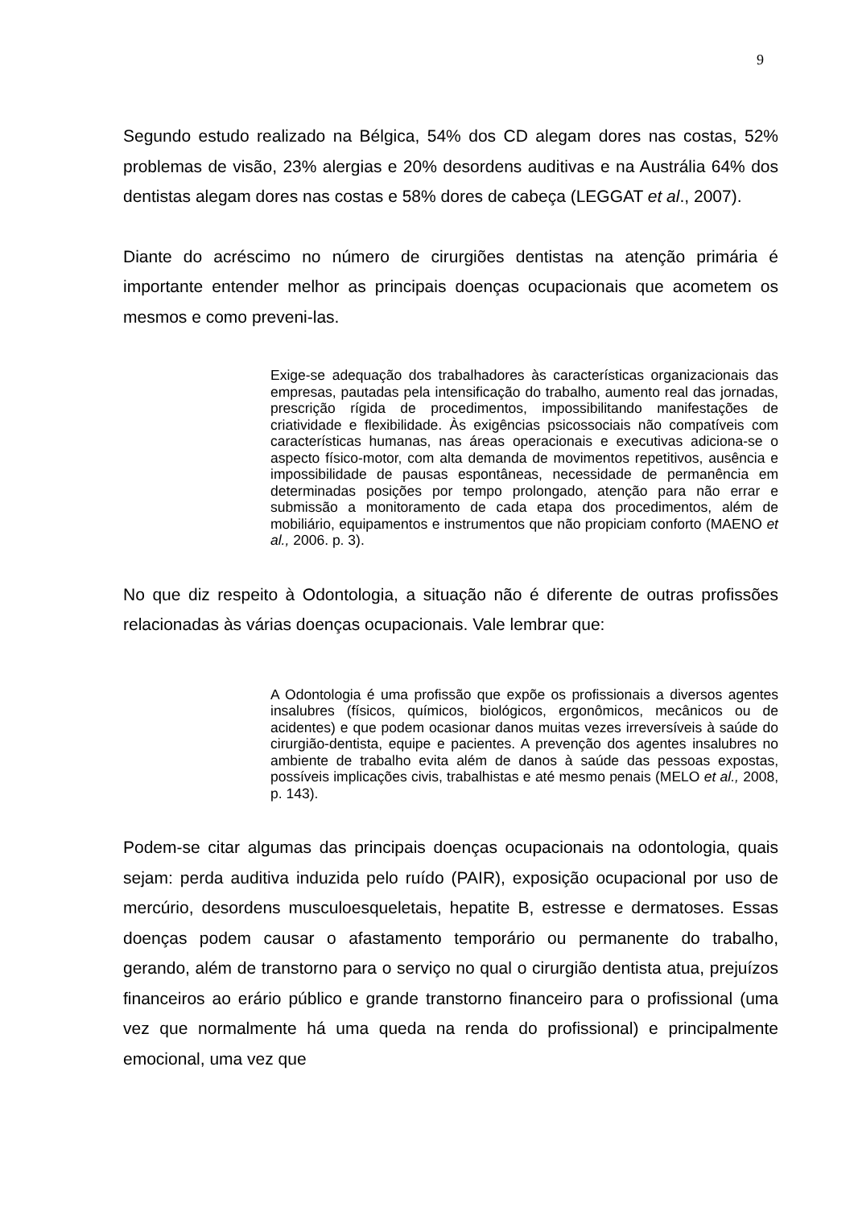9
Segundo estudo realizado na Bélgica, 54% dos CD alegam dores nas costas, 52% problemas de visão, 23% alergias e 20% desordens auditivas e na Austrália 64% dos dentistas alegam dores nas costas e 58% dores de cabeça (LEGGAT et al., 2007).
Diante do acréscimo no número de cirurgiões dentistas na atenção primária é importante entender melhor as principais doenças ocupacionais que acometem os mesmos e como preveni-las.
Exige-se adequação dos trabalhadores às características organizacionais das empresas, pautadas pela intensificação do trabalho, aumento real das jornadas, prescrição rígida de procedimentos, impossibilitando manifestações de criatividade e flexibilidade. Às exigências psicossociais não compatíveis com características humanas, nas áreas operacionais e executivas adiciona-se o aspecto físico-motor, com alta demanda de movimentos repetitivos, ausência e impossibilidade de pausas espontâneas, necessidade de permanência em determinadas posições por tempo prolongado, atenção para não errar e submissão a monitoramento de cada etapa dos procedimentos, além de mobiliário, equipamentos e instrumentos que não propiciam conforto (MAENO et al., 2006. p. 3).
No que diz respeito à Odontologia, a situação não é diferente de outras profissões relacionadas às várias doenças ocupacionais. Vale lembrar que:
A Odontologia é uma profissão que expõe os profissionais a diversos agentes insalubres (físicos, químicos, biológicos, ergonômicos, mecânicos ou de acidentes) e que podem ocasionar danos muitas vezes irreversíveis à saúde do cirurgião-dentista, equipe e pacientes. A prevenção dos agentes insalubres no ambiente de trabalho evita além de danos à saúde das pessoas expostas, possíveis implicações civis, trabalhistas e até mesmo penais (MELO et al., 2008, p. 143).
Podem-se citar algumas das principais doenças ocupacionais na odontologia, quais sejam: perda auditiva induzida pelo ruído (PAIR), exposição ocupacional por uso de mercúrio, desordens musculoesqueletais, hepatite B, estresse e dermatoses. Essas doenças podem causar o afastamento temporário ou permanente do trabalho, gerando, além de transtorno para o serviço no qual o cirurgião dentista atua, prejuízos financeiros ao erário público e grande transtorno financeiro para o profissional (uma vez que normalmente há uma queda na renda do profissional) e principalmente emocional, uma vez que